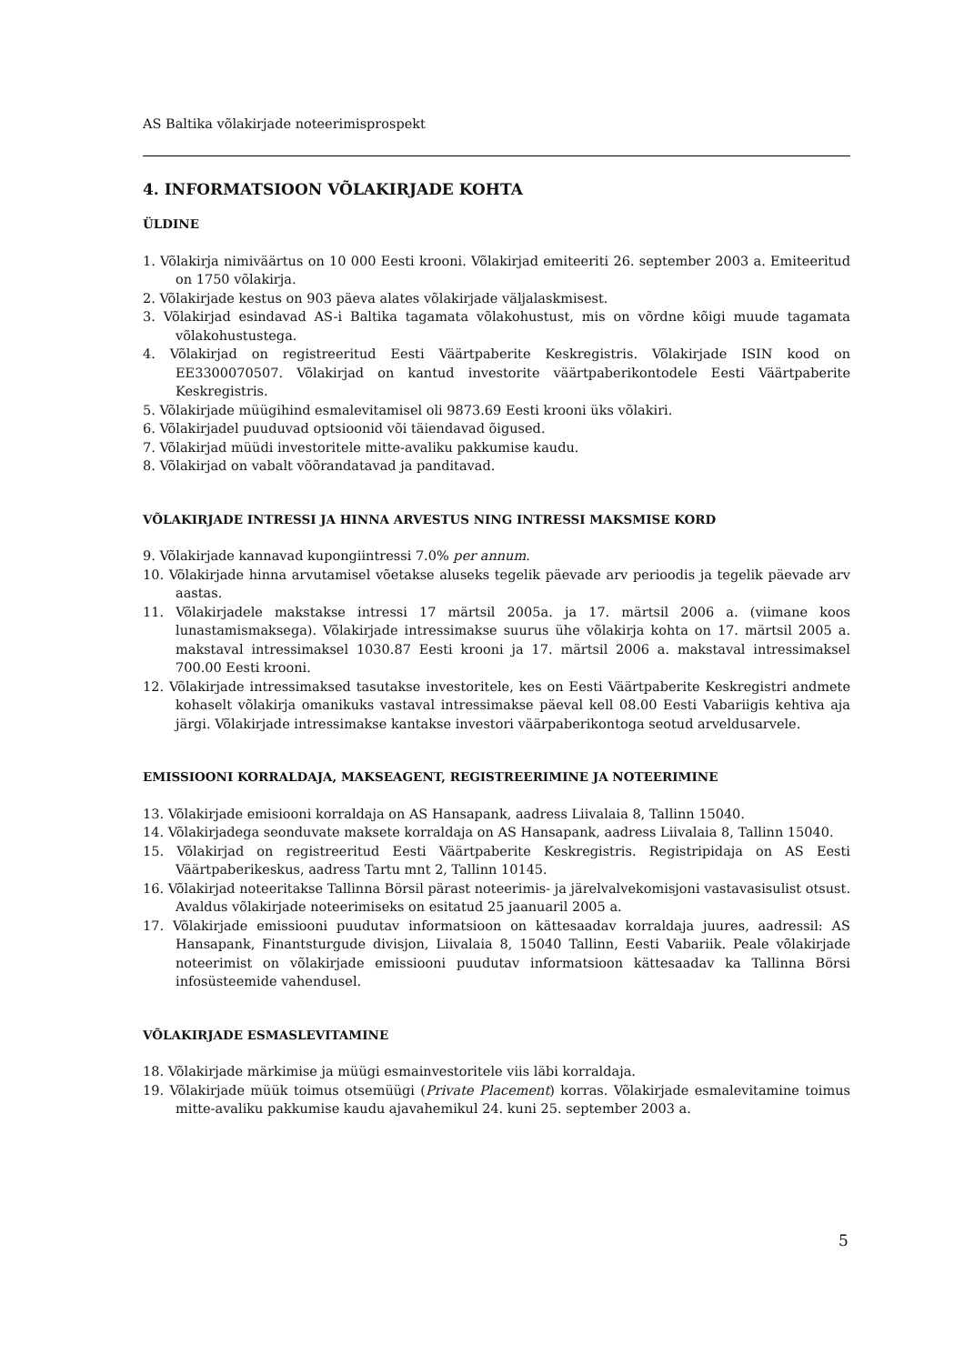AS Baltika võlakirjade noteerimisprospekt
4. INFORMATSIOON VÕLAKIRJADE KOHTA
ÜLDINE
1. Võlakirja nimiväärtus on 10 000 Eesti krooni. Võlakirjad emiteeriti 26. september 2003 a. Emiteeritud on 1750 võlakirja.
2. Võlakirjade kestus on 903 päeva alates võlakirjade väljalaskmisest.
3. Võlakirjad esindavad AS-i Baltika tagamata võlakohustust, mis on võrdne kõigi muude tagamata võlakohustustega.
4. Võlakirjad on registreeritud Eesti Väärtpaberite Keskregistris. Võlakirjade ISIN kood on EE3300070507. Võlakirjad on kantud investorite väärtpaberikontodele Eesti Väärtpaberite Keskregistris.
5. Võlakirjade müügihind esmalevitamisel oli 9873.69 Eesti krooni üks võlakiri.
6. Võlakirjadel puuduvad optsioonid või täiendavad õigused.
7. Võlakirjad müüdi investoritele mitte-avaliku pakkumise kaudu.
8. Võlakirjad on vabalt võõrandatavad ja panditavad.
VÕLAKIRJADE INTRESSI JA HINNA ARVESTUS NING INTRESSI MAKSMISE KORD
9. Võlakirjade kannavad kupongiintressi 7.0% per annum.
10. Võlakirjade hinna arvutamisel võetakse aluseks tegelik päevade arv perioodis ja tegelik päevade arv aastas.
11. Võlakirjadele makstakse intressi 17 märtsil 2005a. ja 17. märtsil 2006 a. (viimane koos lunastamismaksega). Võlakirjade intressimakse suurus ühe võlakirja kohta on 17. märtsil 2005 a. makstaval intressimaksel 1030.87 Eesti krooni ja 17. märtsil 2006 a. makstaval intressimaksel 700.00 Eesti krooni.
12. Võlakirjade intressimaksed tasutakse investoritele, kes on Eesti Väärtpaberite Keskregistri andmete kohaselt võlakirja omanikuks vastaval intressimakse päeval kell 08.00 Eesti Vabariigis kehtiva aja järgi. Võlakirjade intressimakse kantakse investori väärpaberikontoga seotud arveldusarvele.
EMISSIOONI KORRALDAJA, MAKSEAGENT, REGISTREERIMINE JA NOTEERIMINE
13. Võlakirjade emisiooni korraldaja on AS Hansapank, aadress Liivalaia 8, Tallinn 15040.
14. Võlakirjadega seonduvate maksete korraldaja on AS Hansapank, aadress Liivalaia 8, Tallinn 15040.
15. Võlakirjad on registreeritud Eesti Väärtpaberite Keskregistris. Registripidaja on AS Eesti Väärtpaberikeskus, aadress Tartu mnt 2, Tallinn 10145.
16. Võlakirjad noteeritakse Tallinna Börsil pärast noteerimis- ja järelvalvekomisjoni vastavasisulist otsust. Avaldus võlakirjade noteerimiseks on esitatud 25 jaanuaril 2005 a.
17. Võlakirjade emissiooni puudutav informatsioon on kättesaadav korraldaja juures, aadressil: AS Hansapank, Finantsturgude divisjon, Liivalaia 8, 15040 Tallinn, Eesti Vabariik. Peale võlakirjade noteerimist on võlakirjade emissiooni puudutav informatsioon kättesaadav ka Tallinna Börsi infosüsteemide vahendusel.
VÕLAKIRJADE ESMASLEVITAMINE
18. Võlakirjade märkimise ja müügi esmainvestoritele viis läbi korraldaja.
19. Võlakirjade müük toimus otsemüügi (Private Placement) korras. Võlakirjade esmalevitamine toimus mitte-avaliku pakkumise kaudu ajavahemikul 24. kuni 25. september 2003 a.
5